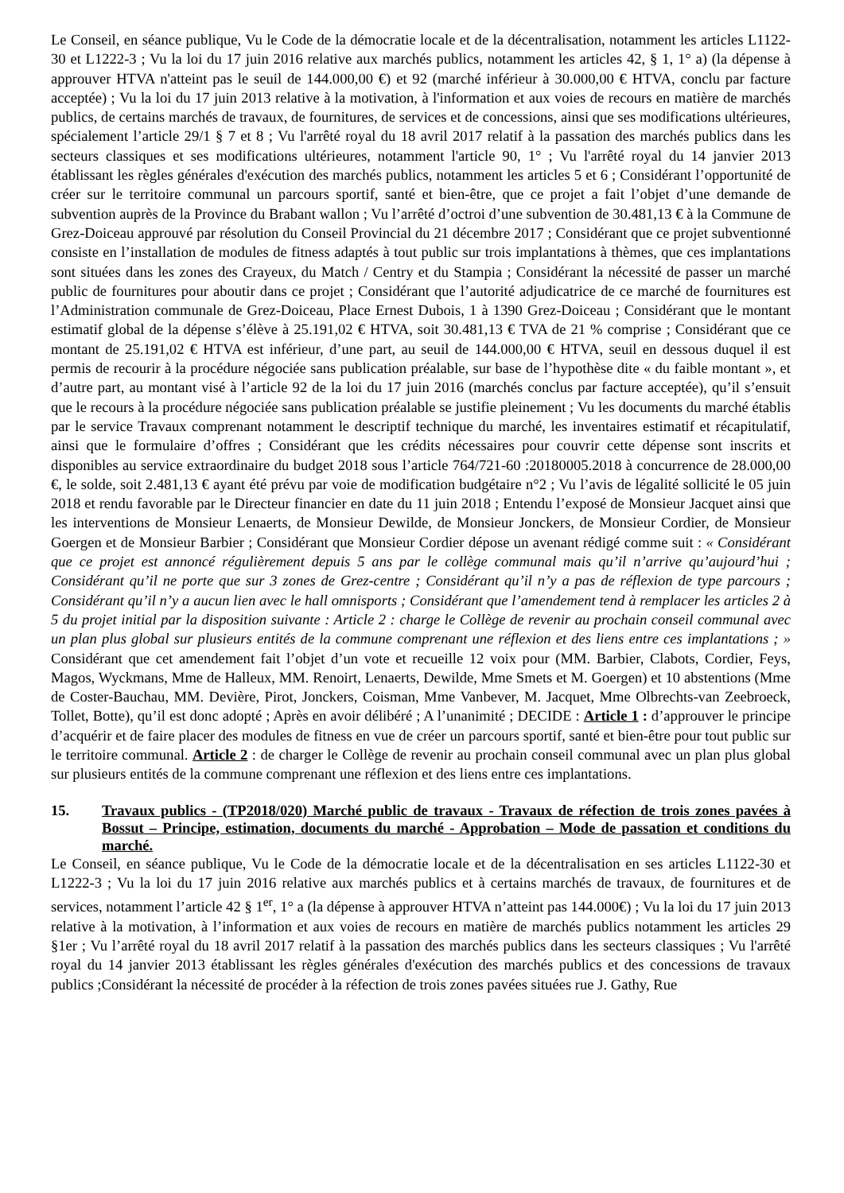Le Conseil, en séance publique, Vu le Code de la démocratie locale et de la décentralisation, notamment les articles L1122-30 et L1222-3 ; Vu la loi du 17 juin 2016 relative aux marchés publics, notamment les articles 42, § 1, 1° a) (la dépense à approuver HTVA n'atteint pas le seuil de 144.000,00 €) et 92 (marché inférieur à 30.000,00 € HTVA, conclu par facture acceptée) ; Vu la loi du 17 juin 2013 relative à la motivation, à l'information et aux voies de recours en matière de marchés publics, de certains marchés de travaux, de fournitures, de services et de concessions, ainsi que ses modifications ultérieures, spécialement l’article 29/1 § 7 et 8 ; Vu l'arrêté royal du 18 avril 2017 relatif à la passation des marchés publics dans les secteurs classiques et ses modifications ultérieures, notamment l'article 90, 1° ; Vu l'arrêté royal du 14 janvier 2013 établissant les règles générales d'exécution des marchés publics, notamment les articles 5 et 6 ; Considérant l’opportunité de créer sur le territoire communal un parcours sportif, santé et bien-être, que ce projet a fait l’objet d’une demande de subvention auprès de la Province du Brabant wallon ; Vu l’arrêté d’octroi d’une subvention de 30.481,13 € à la Commune de Grez-Doiceau approuvé par résolution du Conseil Provincial du 21 décembre 2017 ; Considérant que ce projet subventionné consiste en l’installation de modules de fitness adaptés à tout public sur trois implantations à thèmes, que ces implantations sont situées dans les zones des Crayeux, du Match / Centry et du Stampia ; Considérant la nécessité de passer un marché public de fournitures pour aboutir dans ce projet ; Considérant que l’autorité adjudicatrice de ce marché de fournitures est l’Administration communale de Grez-Doiceau, Place Ernest Dubois, 1 à 1390 Grez-Doiceau ; Considérant que le montant estimatif global de la dépense s’élève à 25.191,02 € HTVA, soit 30.481,13 € TVA de 21 % comprise ; Considérant que ce montant de 25.191,02 € HTVA est inférieur, d’une part, au seuil de 144.000,00 € HTVA, seuil en dessous duquel il est permis de recourir à la procédure négociée sans publication préalable, sur base de l’hypothèse dite « du faible montant », et d’autre part, au montant visé à l’article 92 de la loi du 17 juin 2016 (marchés conclus par facture acceptée), qu’il s’ensuit que le recours à la procédure négociée sans publication préalable se justifie pleinement ; Vu les documents du marché établis par le service Travaux comprenant notamment le descriptif technique du marché, les inventaires estimatif et récapitulatif, ainsi que le formulaire d’offres ; Considérant que les crédits nécessaires pour couvrir cette dépense sont inscrits et disponibles au service extraordinaire du budget 2018 sous l’article 764/721-60 :20180005.2018 à concurrence de 28.000,00 €, le solde, soit 2.481,13 € ayant été prévu par voie de modification budgétaire n°2 ; Vu l’avis de légalité sollicité le 05 juin 2018 et rendu favorable par le Directeur financier en date du 11 juin 2018 ; Entendu l’exposé de Monsieur Jacquet ainsi que les interventions de Monsieur Lenaerts, de Monsieur Dewilde, de Monsieur Jonckers, de Monsieur Cordier, de Monsieur Goergen et de Monsieur Barbier ; Considérant que Monsieur Cordier dépose un avenant rédigé comme suit : « Considérant que ce projet est annoncé régulièrement depuis 5 ans par le collège communal mais qu’il n’arrive qu’aujourd’hui ; Considérant qu’il ne porte que sur 3 zones de Grez-centre ; Considérant qu’il n’y a pas de réflexion de type parcours ; Considérant qu’il n’y a aucun lien avec le hall omnisports ; Considérant que l’amendement tend à remplacer les articles 2 à 5 du projet initial par la disposition suivante : Article 2 : charge le Collège de revenir au prochain conseil communal avec un plan plus global sur plusieurs entités de la commune comprenant une réflexion et des liens entre ces implantations ; » Considérant que cet amendement fait l’objet d’un vote et recueille 12 voix pour (MM. Barbier, Clabots, Cordier, Feys, Magos, Wyckmans, Mme de Halleux, MM. Renoirt, Lenaerts, Dewilde, Mme Smets et M. Goergen) et 10 abstentions (Mme de Coster-Bauchau, MM. Devière, Pirot, Jonckers, Coisman, Mme Vanbever, M. Jacquet, Mme Olbrechts-van Zeebroeck, Tollet, Botte), qu’il est donc adopté ; Après en avoir délibéré ; A l’unanimité ; DECIDE : Article 1 : d’approuver le principe d’acquérir et de faire placer des modules de fitness en vue de créer un parcours sportif, santé et bien-être pour tout public sur le territoire communal. Article 2 : de charger le Collège de revenir au prochain conseil communal avec un plan plus global sur plusieurs entités de la commune comprenant une réflexion et des liens entre ces implantations.
15. Travaux publics - (TP2018/020) Marché public de travaux - Travaux de réfection de trois zones pavées à Bossut – Principe, estimation, documents du marché - Approbation – Mode de passation et conditions du marché.
Le Conseil, en séance publique, Vu le Code de la démocratie locale et de la décentralisation en ses articles L1122-30 et L1222-3 ; Vu la loi du 17 juin 2016 relative aux marchés publics et à certains marchés de travaux, de fournitures et de services, notamment l’article 42 § 1<sup>er</sup>, 1° a (la dépense à approuver HTVA n’atteint pas 144.000€) ; Vu la loi du 17 juin 2013 relative à la motivation, à l’information et aux voies de recours en matière de marchés publics notamment les articles 29 §1er ; Vu l’arrêté royal du 18 avril 2017 relatif à la passation des marchés publics dans les secteurs classiques ; Vu l'arrêté royal du 14 janvier 2013 établissant les règles générales d'exécution des marchés publics et des concessions de travaux publics ;Considérant la nécessité de procéder à la réfection de trois zones pavées situées rue J. Gathy, Rue